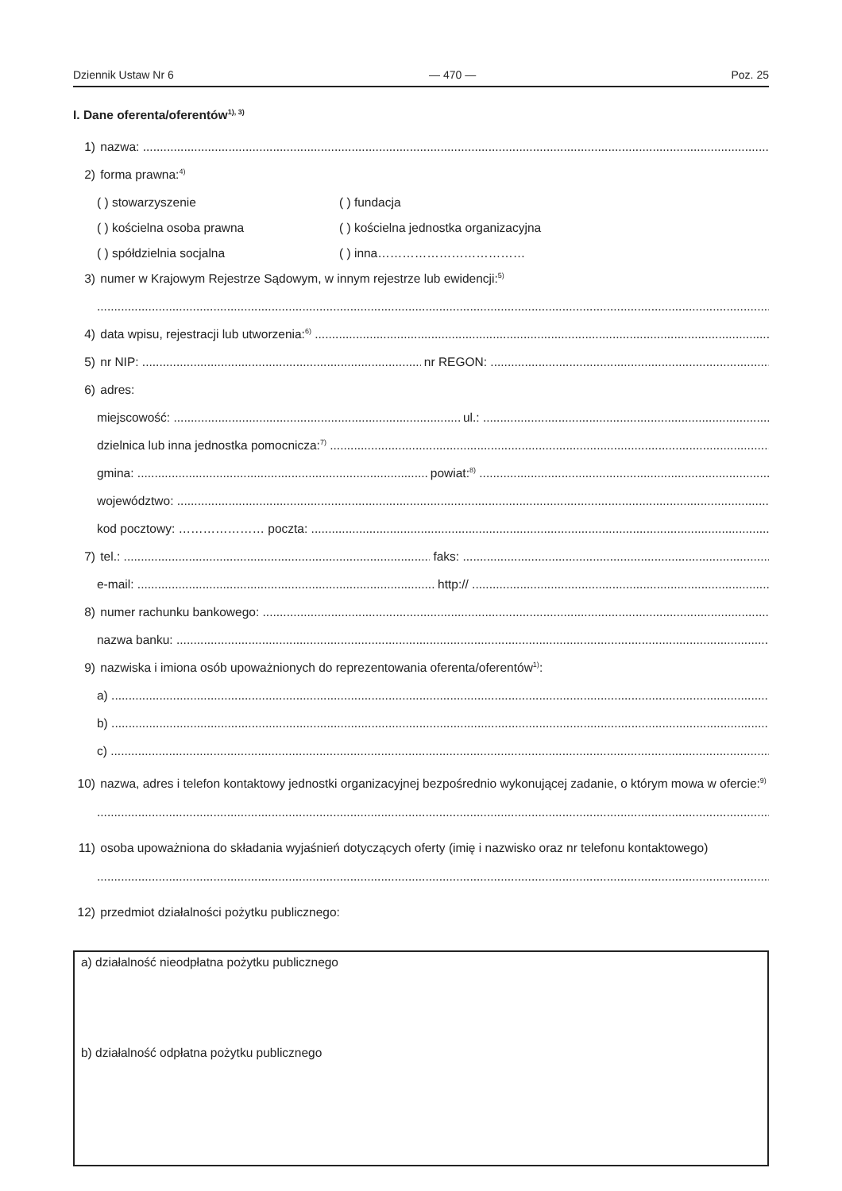Dziennik Ustaw Nr 6 — 470 — Poz. 25
I. Dane oferenta/oferentów<sup>1), 3)</sup>
1) nazwa:
2) forma prawna:<sup>4)</sup>
( ) stowarzyszenie ( ) fundacja ( ) kościelna osoba prawna ( ) kościelna jednostka organizacyjna ( ) spółdzielnia socjalna ( ) inna………………………………
3) numer w Krajowym Rejestrze Sądowym, w innym rejestrze lub ewidencji:<sup>5)</sup>
4) data wpisu, rejestracji lub utworzenia:<sup>6)</sup>
5) nr NIP: nr REGON:
6) adres:
miejscowość: ul.:
dzielnica lub inna jednostka pomocnicza:<sup>7)</sup>
gmina: powiat:<sup>8)</sup>
województwo:
kod pocztowy: ………………… poczta:
7) tel.: faks:
e-mail: http://
8) numer rachunku bankowego:
nazwa banku:
9) nazwiska i imiona osób upoważnionych do reprezentowania oferenta/oferentów<sup>1)</sup>:
a)
b)
c)
10) nazwa, adres i telefon kontaktowy jednostki organizacyjnej bezpośrednio wykonującej zadanie, o którym mowa w ofercie:<sup>9)</sup>
11) osoba upoważniona do składania wyjaśnień dotyczących oferty (imię i nazwisko oraz nr telefonu kontaktowego)
12) przedmiot działalności pożytku publicznego:
a) działalność nieodpłatna pożytku publicznego
b) działalność odpłatna pożytku publicznego